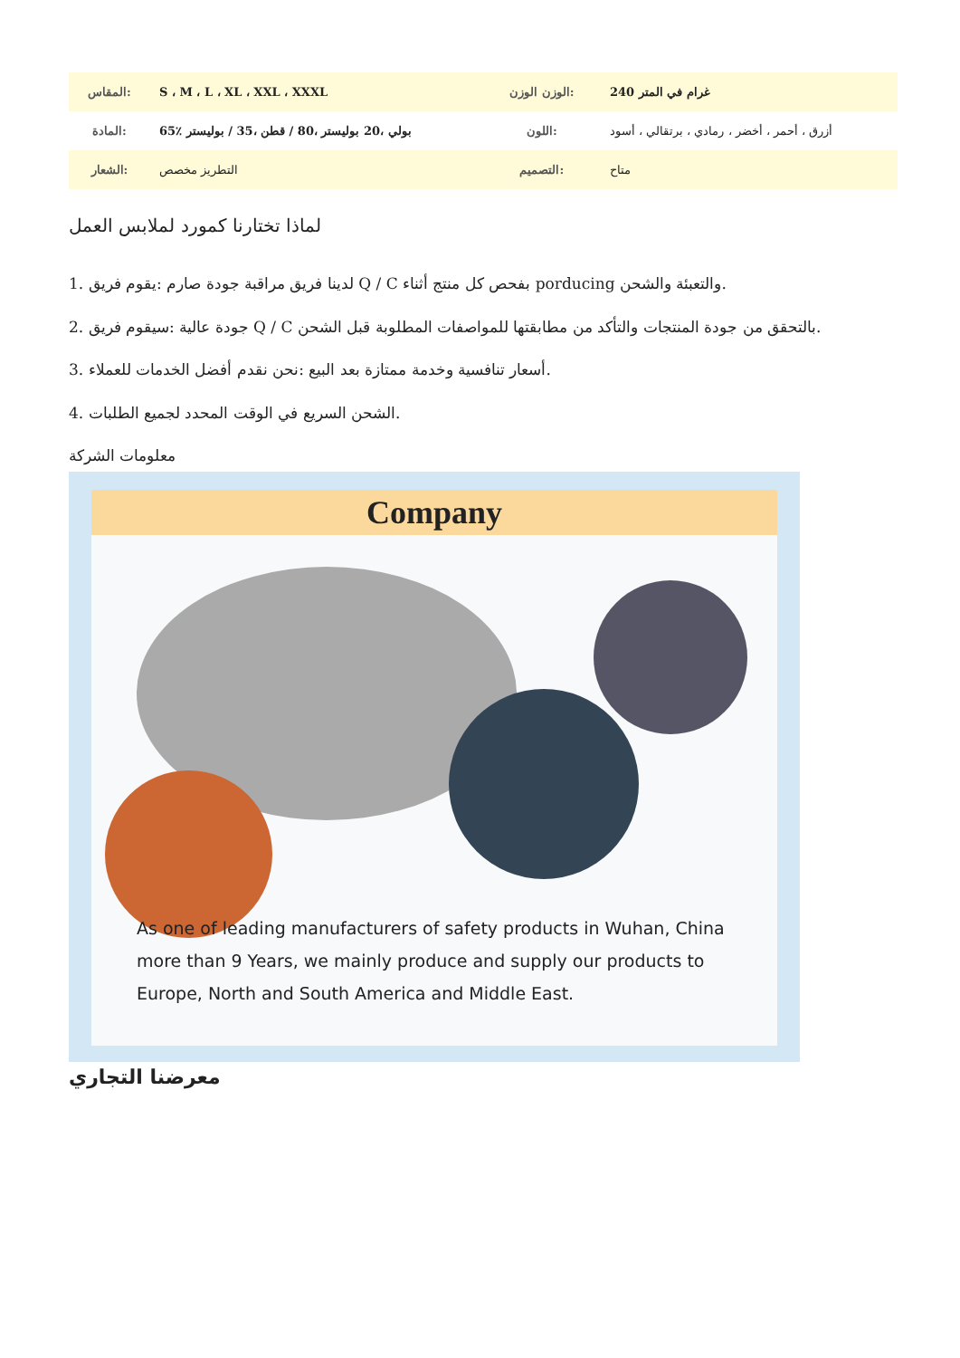| المقاس: | S ، M ، L ، XL ، XXL ، XXXL | الوزن الوزن: | 240 غرام في المتر |
| المادة: | 65٪ بولي ،20 بوليستر ،80 / قطن ،35 / بوليستر | اللون: | أزرق ، أحمر ، أخضر ، رمادي ، برتقالي ، أسود |
| الشعار: | التطريز مخصص | التصميم: | متاح |
لماذا تختارنا كمورد لملابس العمل
1. لدينا فريق مراقبة جودة صارم :يقوم فريق Q / C بفحص كل منتج أثناء porducing والتعبئة والشحن.
2. جودة عالية :سيقوم فريق Q / C بالتحقق من جودة المنتجات والتأكد من مطابقتها للمواصفات المطلوبة قبل الشحن.
3. أسعار تنافسية وخدمة ممتازة بعد البيع :نحن نقدم أفضل الخدمات للعملاء.
4. الشحن السريع في الوقت المحدد لجميع الطلبات.
معلومات الشركة
Company
As one of leading manufacturers of safety products in Wuhan, China more than 9 Years, we mainly produce and supply our products to Europe, North and South America and Middle East.
معرضنا التجاري